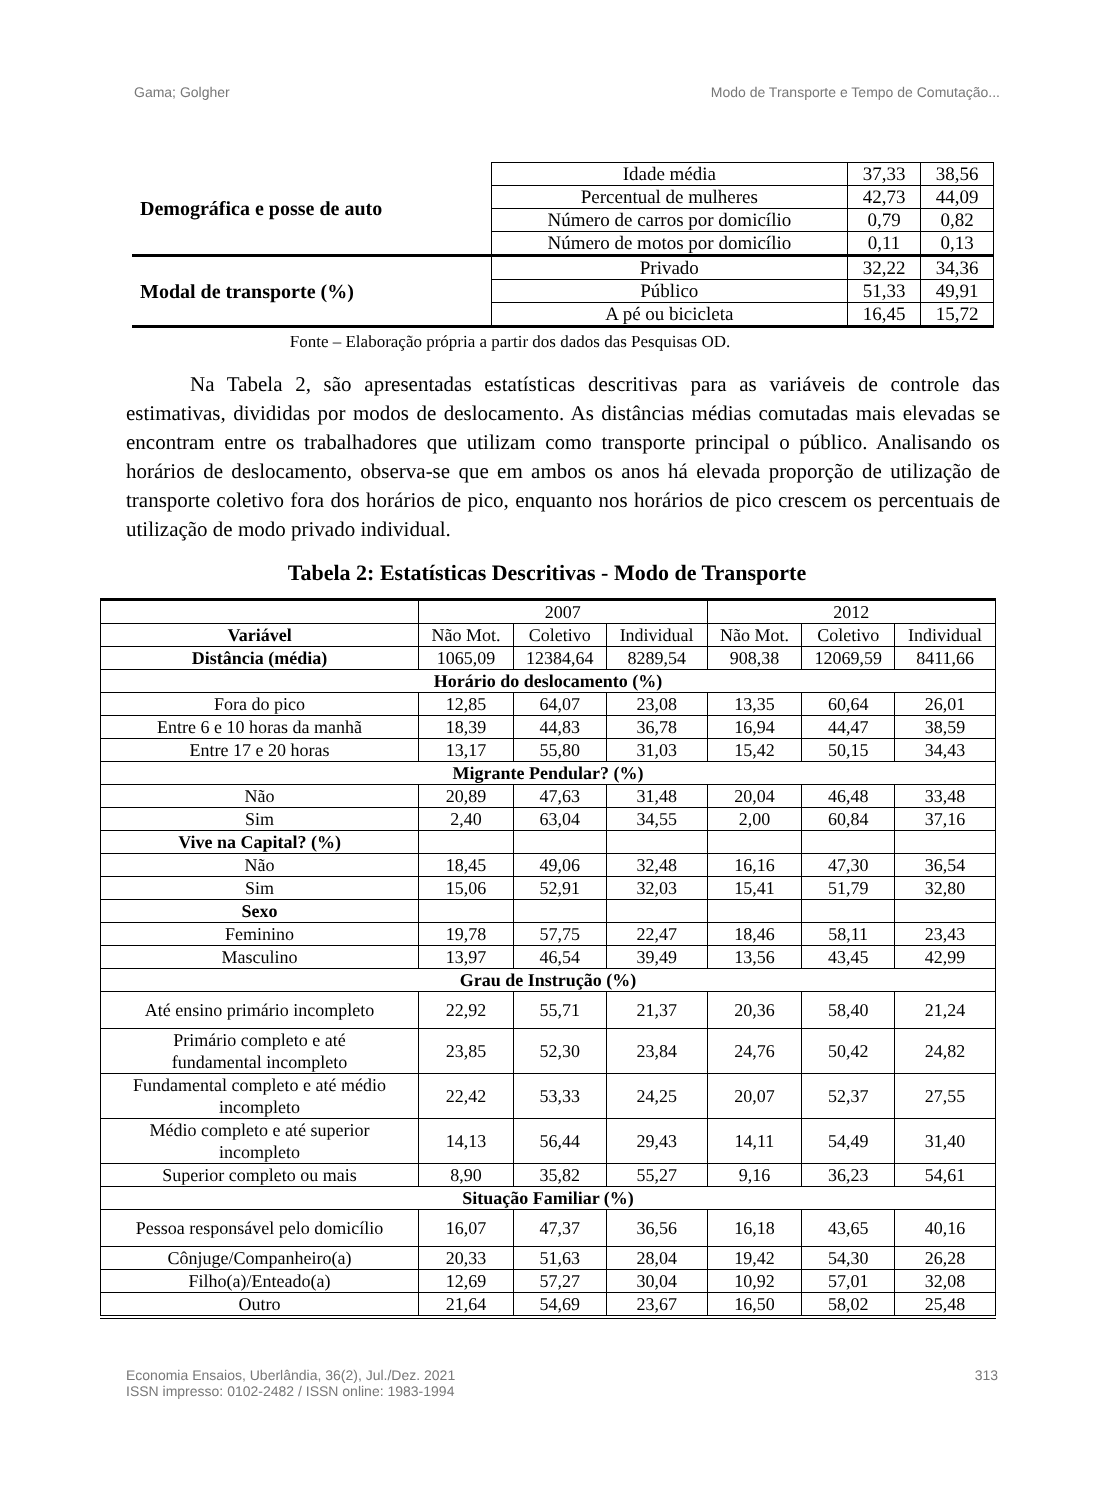Gama; Golgher Modo de Transporte e Tempo de Comutação...
| Demográfica e posse de auto | Idade média | 37,33 | 38,56 |
| | Percentual de mulheres | 42,73 | 44,09 |
| | Número de carros por domicílio | 0,79 | 0,82 |
| | Número de motos por domicílio | 0,11 | 0,13 |
| Modal de transporte (%) | Privado | 32,22 | 34,36 |
| | Público | 51,33 | 49,91 |
| | A pé ou bicicleta | 16,45 | 15,72 |
Fonte – Elaboração própria a partir dos dados das Pesquisas OD.
Na Tabela 2, são apresentadas estatísticas descritivas para as variáveis de controle das estimativas, divididas por modos de deslocamento. As distâncias médias comutadas mais elevadas se encontram entre os trabalhadores que utilizam como transporte principal o público. Analisando os horários de deslocamento, observa-se que em ambos os anos há elevada proporção de utilização de transporte coletivo fora dos horários de pico, enquanto nos horários de pico crescem os percentuais de utilização de modo privado individual.
Tabela 2: Estatísticas Descritivas - Modo de Transporte
| | 2007 | | | 2012 | | |
| Variável | Não Mot. | Coletivo | Individual | Não Mot. | Coletivo | Individual |
| Distância (média) | 1065,09 | 12384,64 | 8289,54 | 908,38 | 12069,59 | 8411,66 |
| Horário do deslocamento (%) | | | | | | |
| Fora do pico | 12,85 | 64,07 | 23,08 | 13,35 | 60,64 | 26,01 |
| Entre 6 e 10 horas da manhã | 18,39 | 44,83 | 36,78 | 16,94 | 44,47 | 38,59 |
| Entre 17 e 20 horas | 13,17 | 55,80 | 31,03 | 15,42 | 50,15 | 34,43 |
| Migrante Pendular? (%) | | | | | | |
| Não | 20,89 | 47,63 | 31,48 | 20,04 | 46,48 | 33,48 |
| Sim | 2,40 | 63,04 | 34,55 | 2,00 | 60,84 | 37,16 |
| Vive na Capital? (%) | | | | | | |
| Não | 18,45 | 49,06 | 32,48 | 16,16 | 47,30 | 36,54 |
| Sim | 15,06 | 52,91 | 32,03 | 15,41 | 51,79 | 32,80 |
| Sexo | | | | | | |
| Feminino | 19,78 | 57,75 | 22,47 | 18,46 | 58,11 | 23,43 |
| Masculino | 13,97 | 46,54 | 39,49 | 13,56 | 43,45 | 42,99 |
| Grau de Instrução (%) | | | | | | |
| Até ensino primário incompleto | 22,92 | 55,71 | 21,37 | 20,36 | 58,40 | 21,24 |
| Primário completo e até fundamental incompleto | 23,85 | 52,30 | 23,84 | 24,76 | 50,42 | 24,82 |
| Fundamental completo e até médio incompleto | 22,42 | 53,33 | 24,25 | 20,07 | 52,37 | 27,55 |
| Médio completo e até superior incompleto | 14,13 | 56,44 | 29,43 | 14,11 | 54,49 | 31,40 |
| Superior completo ou mais | 8,90 | 35,82 | 55,27 | 9,16 | 36,23 | 54,61 |
| Situação Familiar (%) | | | | | | |
| Pessoa responsável pelo domicílio | 16,07 | 47,37 | 36,56 | 16,18 | 43,65 | 40,16 |
| Cônjuge/Companheiro(a) | 20,33 | 51,63 | 28,04 | 19,42 | 54,30 | 26,28 |
| Filho(a)/Enteado(a) | 12,69 | 57,27 | 30,04 | 10,92 | 57,01 | 32,08 |
| Outro | 21,64 | 54,69 | 23,67 | 16,50 | 58,02 | 25,48 |
Economia Ensaios, Uberlândia, 36(2), Jul./Dez. 2021
ISSN impresso: 0102-2482 / ISSN online: 1983-1994 313